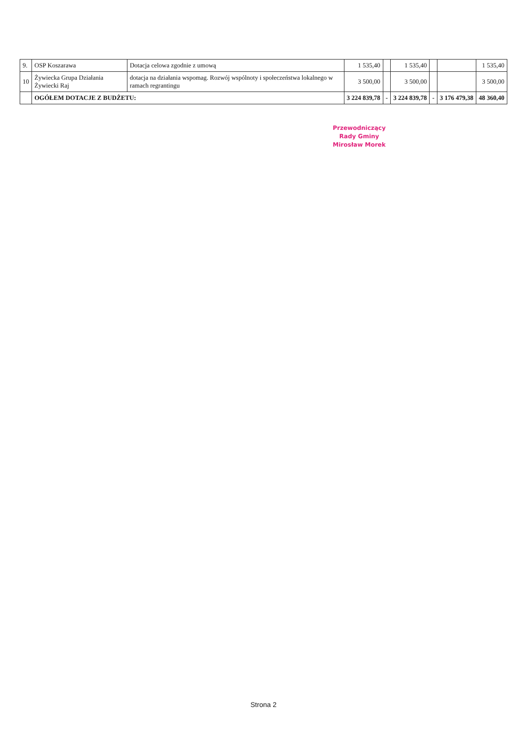| 9. | OSP Koszarawa | Dotacja celowa zgodnie z umową | 1 535,40 | | 1 535,40 | | | 1 535,40 |
| 10 | Żywiecka Grupa Działania Żywiecki Raj | dotacja na działania wspomag. Rozwój wspólnoty i społeczeństwa lokalnego w ramach regrantingu | 3 500,00 | | 3 500,00 | | | 3 500,00 |
| | OGÓŁEM DOTACJE Z BUDŻETU: | | 3 224 839,78 | - | 3 224 839,78 | - | 3 176 479,38 | 48 360,40 |
Przewodniczący
Rady Gminy
Mirosław Morek
Strona 2